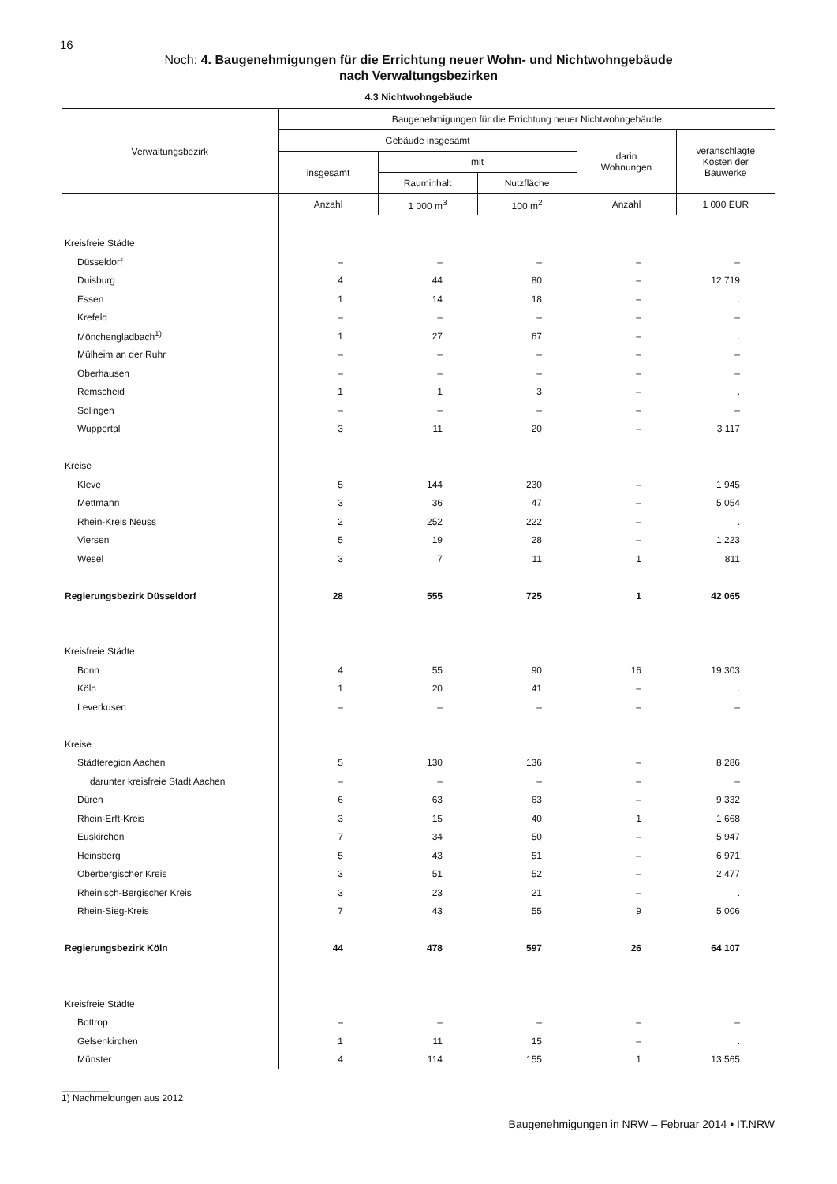16
Noch: 4. Baugenehmigungen für die Errichtung neuer Wohn- und Nichtwohngebäude
nach Verwaltungsbezirken
4.3 Nichtwohngebäude
| Verwaltungsbezirk | Baugenehmigungen für die Errichtung neuer Nichtwohngebäude | | | | |
| --- | --- | --- | --- | --- | --- |
| | Gebäude insgesamt | | | darin Wohnungen | veranschlagte Kosten der Bauwerke |
| | insgesamt | mit | | | |
| | | Rauminhalt | Nutzfläche | | |
| | Anzahl | 1 000 m<sup>3</sup> | 100 m<sup>2</sup> | Anzahl | 1 000 EUR |
| Kreisfreie Städte | | | | | |
| Düsseldorf | – | – | – | – | – |
| Duisburg | 4 | 44 | 80 | – | 12 719 |
| Essen | 1 | 14 | 18 | – | . |
| Krefeld | – | – | – | – | – |
| Mönchengladbach<sup>1)</sup> | 1 | 27 | 67 | – | . |
| Mülheim an der Ruhr | – | – | – | – | – |
| Oberhausen | – | – | – | – | – |
| Remscheid | 1 | 1 | 3 | – | . |
| Solingen | – | – | – | – | – |
| Wuppertal | 3 | 11 | 20 | – | 3 117 |
| Kreise | | | | | |
| Kleve | 5 | 144 | 230 | – | 1 945 |
| Mettmann | 3 | 36 | 47 | – | 5 054 |
| Rhein-Kreis Neuss | 2 | 252 | 222 | – | . |
| Viersen | 5 | 19 | 28 | – | 1 223 |
| Wesel | 3 | 7 | 11 | 1 | 811 |
| Regierungsbezirk Düsseldorf | 28 | 555 | 725 | 1 | 42 065 |
| Kreisfreie Städte | | | | | |
| Bonn | 4 | 55 | 90 | 16 | 19 303 |
| Köln | 1 | 20 | 41 | – | . |
| Leverkusen | – | – | – | – | – |
| Kreise | | | | | |
| Städteregion Aachen | 5 | 130 | 136 | – | 8 286 |
| darunter kreisfreie Stadt Aachen | – | – | – | – | – |
| Düren | 6 | 63 | 63 | – | 9 332 |
| Rhein-Erft-Kreis | 3 | 15 | 40 | 1 | 1 668 |
| Euskirchen | 7 | 34 | 50 | – | 5 947 |
| Heinsberg | 5 | 43 | 51 | – | 6 971 |
| Oberbergischer Kreis | 3 | 51 | 52 | – | 2 477 |
| Rheinisch-Bergischer Kreis | 3 | 23 | 21 | – | . |
| Rhein-Sieg-Kreis | 7 | 43 | 55 | 9 | 5 006 |
| Regierungsbezirk Köln | 44 | 478 | 597 | 26 | 64 107 |
| Kreisfreie Städte | | | | | |
| Bottrop | – | – | – | – | – |
| Gelsenkirchen | 1 | 11 | 15 | – | . |
| Münster | 4 | 114 | 155 | 1 | 13 565 |
_________
1) Nachmeldungen aus 2012
Baugenehmigungen in NRW – Februar 2014 • IT.NRW